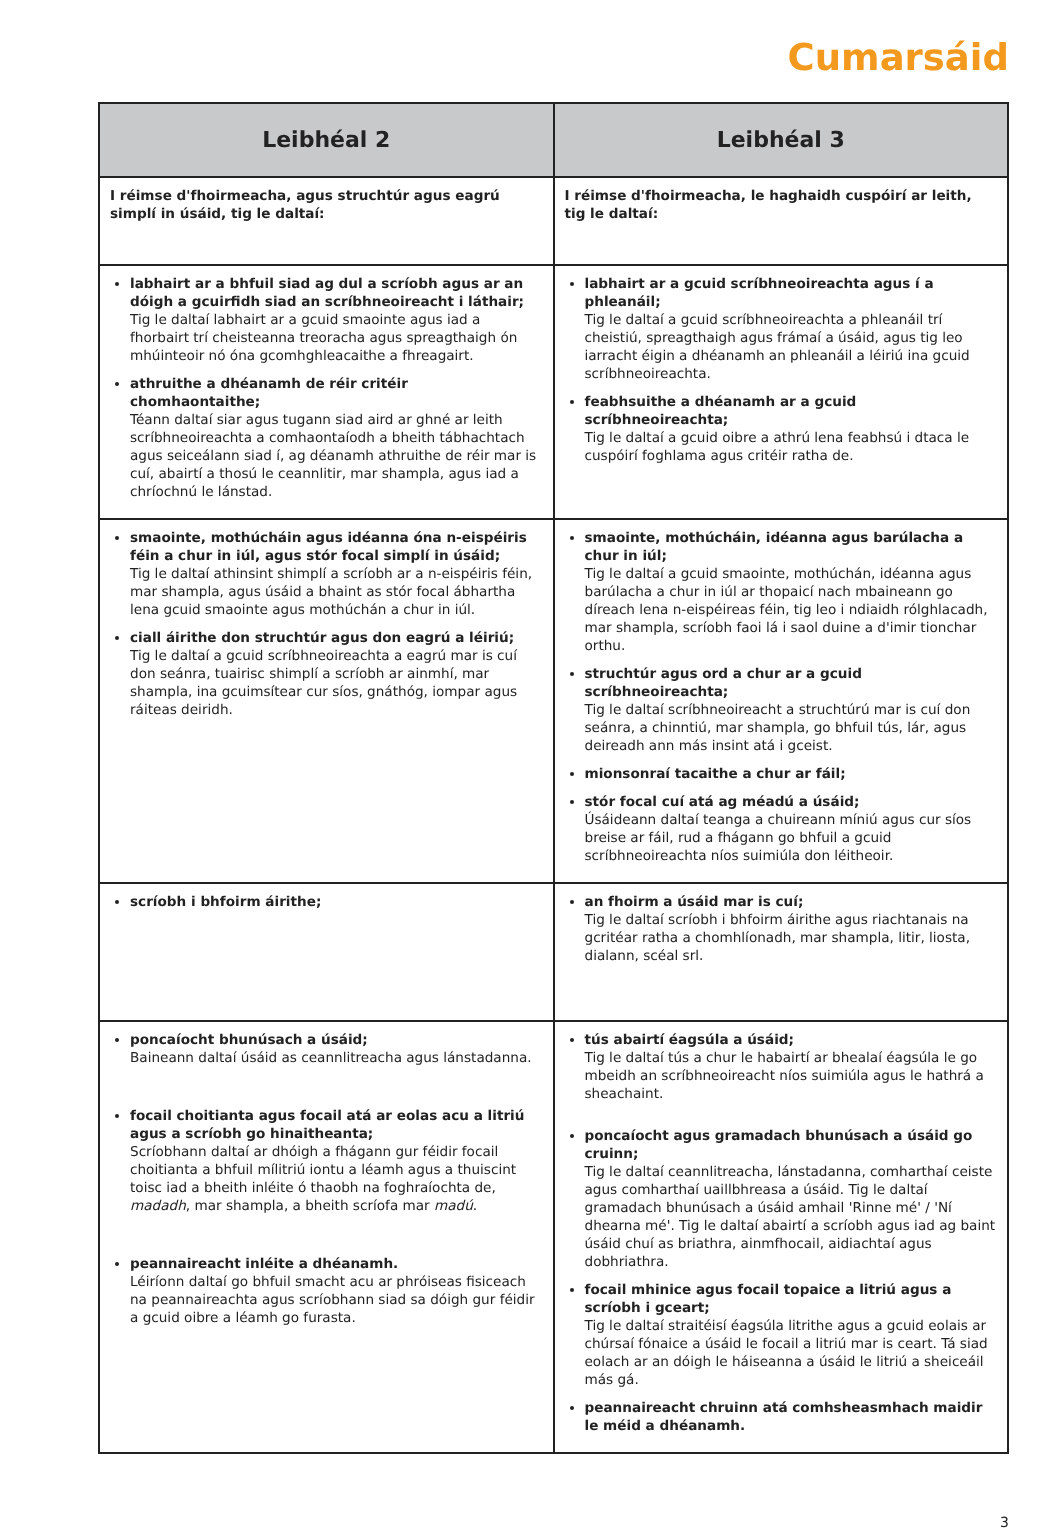Cumarsáid
| Leibhéal 2 | Leibhéal 3 |
| --- | --- |
| I réimse d'fhoirmeacha, agus struchtúr agus eagrú simplí in úsáid, tig le daltaí: | I réimse d'fhoirmeacha, le haghaidh cuspóirí ar leith, tig le daltaí: |
| labhairt ar a bhfuil siad ag dul a scríobh agus ar an dóigh a gcuirfidh siad an scríbhneoireacht i láthair; Tig le daltaí labhairt ar a gcuid smaointe agus iad a fhorbairt trí cheisteanna treoracha agus spreagthaigh ón mhúinteoir nó óna gcomhghleacaithe a fhreagairt. athruithe a dhéanamh de réir critéir chomhaontaithe; Téann daltaí siar agus tugann siad aird ar ghné ar leith scríbhneoireachta a comhaontaíodh a bheith tábhachtach agus seiceálann siad í, ag déanamh athruithe de réir mar is cuí, abairtí a thosú le ceannlitir, mar shampla, agus iad a chríochnú le lánstad. | labhairt ar a gcuid scríbhneoireachta agus í a phleanáil; Tig le daltaí a gcuid scríbhneoireachta a phleanáil trí cheistiú, spreagthaigh agus frámaí a úsáid, agus tig leo iarracht éigin a dhéanamh an phleanáil a léiriú ina gcuid scríbhneoireachta. feabhsuithe a dhéanamh ar a gcuid scríbhneoireachta; Tig le daltaí a gcuid oibre a athrú lena feabhsú i dtaca le cuspóirí foghlama agus critéir ratha de. |
| smaointe, mothúcháin agus idéanna óna n-eispéiris féin a chur in iúl, agus stór focal simplí in úsáid; Tig le daltaí athinsint shimplí a scríobh ar a n-eispéiris féin, mar shampla, agus úsáid a bhaint as stór focal ábhartha lena gcuid smaointe agus mothúchán a chur in iúl. ciall áirithe don struchtúr agus don eagrú a léiriú; Tig le daltaí a gcuid scríbhneoireachta a eagrú mar is cuí don seánra, tuairisc shimplí a scríobh ar ainmhí, mar shampla, ina gcuimsítear cur síos, gnáthóg, iompar agus ráiteas deiridh. | smaointe, mothúcháin, idéanna agus barúlacha a chur in iúl; Tig le daltaí a gcuid smaointe, mothúchán, idéanna agus barúlacha a chur in iúl ar thopaicí nach mbaineann go díreach lena n-eispéireas féin, tig leo i ndiaidh rólghlacadh, mar shampla, scríobh faoi lá i saol duine a d'imir tionchar orthu. struchtúr agus ord a chur ar a gcuid scríbhneoireachta; Tig le daltaí scríbhneoireacht a struchtúrú mar is cuí don seánra, a chinntiú, mar shampla, go bhfuil tús, lár, agus deireadh ann más insint atá i gceist. mionsonraí tacaithe a chur ar fáil; stór focal cuí atá ag méadú a úsáid; Úsáideann daltaí teanga a chuireann míniú agus cur síos breise ar fáil, rud a fhágann go bhfuil a gcuid scríbhneoireachta níos suimiúla don léitheoir. |
| scríobh i bhfoirm áirithe; | an fhoirm a úsáid mar is cuí; Tig le daltaí scríobh i bhfoirm áirithe agus riachtanais na gcritéar ratha a chomhlíonadh, mar shampla, litir, liosta, dialann, scéal srl. |
| poncaíocht bhunúsach a úsáid; Baineann daltaí úsáid as ceannlitreacha agus lánstadanna. focail choitianta agus focail atá ar eolas acu a litriú agus a scríobh go hinaitheanta; Scríobhann daltaí ar dhóigh a fhágann gur féidir focail choitianta a bhfuil mílitriú iontu a léamh agus a thuiscint toisc iad a bheith inléite ó thaobh na foghraíochta de, madadh , mar shampla, a bheith scríofa mar madú . peannaireacht inléite a dhéanamh. Léiríonn daltaí go bhfuil smacht acu ar phróiseas fisiceach na peannaireachta agus scríobhann siad sa dóigh gur féidir a gcuid oibre a léamh go furasta. | tús abairtí éagsúla a úsáid; Tig le daltaí tús a chur le habairtí ar bhealaí éagsúla le go mbeidh an scríbhneoireacht níos suimiúla agus le hathrá a sheachaint. poncaíocht agus gramadach bhunúsach a úsáid go cruinn; Tig le daltaí ceannlitreacha, lánstadanna, comharthaí ceiste agus comharthaí uaillbhreasa a úsáid. Tig le daltaí gramadach bhunúsach a úsáid amhail 'Rinne mé' / 'Ní dhearna mé'. Tig le daltaí abairtí a scríobh agus iad ag baint úsáid chuí as briathra, ainmfhocail, aidiachtaí agus dobhriathra. focail mhinice agus focail topaice a litriú agus a scríobh i gceart; Tig le daltaí straitéisí éagsúla litrithe agus a gcuid eolais ar chúrsaí fónaice a úsáid le focail a litriú mar is ceart. Tá siad eolach ar an dóigh le háiseanna a úsáid le litriú a sheiceáil más gá. peannaireacht chruinn atá comhsheasmhach maidir le méid a dhéanamh. |
3